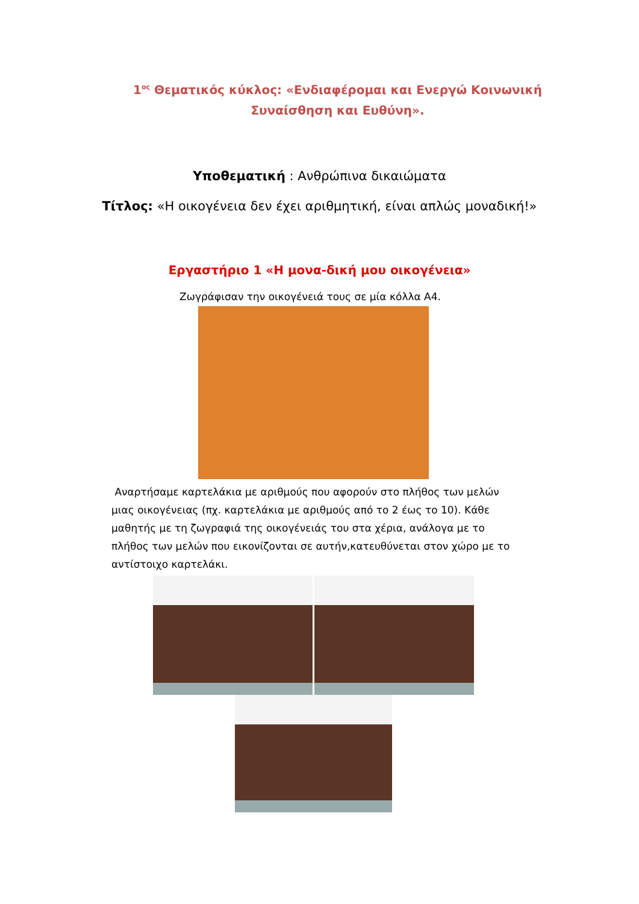1<sup>ος</sup> Θεματικός κύκλος: «Ενδιαφέρομαι και Ενεργώ Κοινωνική Συναίσθηση και Ευθύνη».
Υποθεματική : Ανθρώπινα δικαιώματα
Τίτλος: «Η οικογένεια δεν έχει αριθμητική, είναι απλώς μοναδική!»
Εργαστήριο 1 «Η μονα-δική μου οικογένεια»
Ζωγράφισαν την οικογένειά τους σε μία κόλλα Α4.
Αναρτήσαμε καρτελάκια με αριθμούς που αφορούν στο πλήθος των μελών μιας οικογένειας (πχ. καρτελάκια με αριθμούς από το 2 έως το 10). Κάθε μαθητής με τη ζωγραφιά της οικογένειάς του στα χέρια, ανάλογα με το πλήθος των μελών που εικονίζονται σε αυτήν,κατευθύνεται στον χώρο με το αντίστοιχο καρτελάκι.